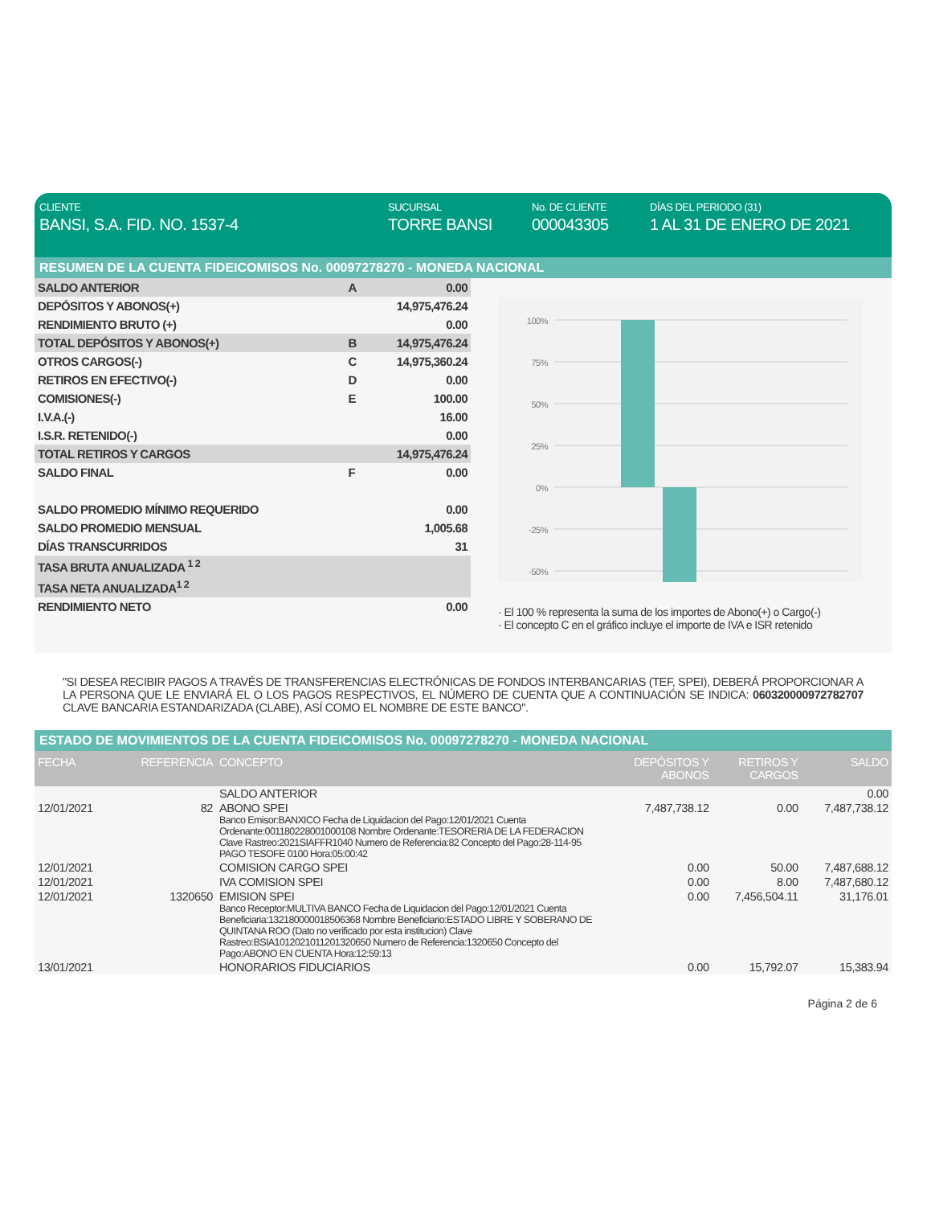CLIENTE
BANSI, S.A. FID. NO. 1537-4
SUCURSAL
TORRE BANSI
No. DE CLIENTE
000043305
DÍAS DEL PERIODO (31)
1 AL 31 DE ENERO DE 2021
RESUMEN DE LA CUENTA FIDEICOMISOS No. 00097278270 - MONEDA NACIONAL
| SALDO ANTERIOR | A | 0.00 |
| DEPÓSITOS Y ABONOS(+) | | 14,975,476.24 |
| RENDIMIENTO BRUTO (+) | | 0.00 |
| TOTAL DEPÓSITOS Y ABONOS(+) | B | 14,975,476.24 |
| OTROS CARGOS(-) | C | 14,975,360.24 |
| RETIROS EN EFECTIVO(-) | D | 0.00 |
| COMISIONES(-) | E | 100.00 |
| I.V.A.(-) | | 16.00 |
| I.S.R. RETENIDO(-) | | 0.00 |
| TOTAL RETIROS Y CARGOS | | 14,975,476.24 |
| SALDO FINAL | F | 0.00 |
| SALDO PROMEDIO MÍNIMO REQUERIDO | | 0.00 |
| SALDO PROMEDIO MENSUAL | | 1,005.68 |
| DÍAS TRANSCURRIDOS | | 31 |
| TASA BRUTA ANUALIZADA <sup>1 2</sup> | | |
| TASA NETA ANUALIZADA<sup>1 2</sup> | | |
| RENDIMIENTO NETO | | 0.00 |
100%
75%
50%
25%
0%
-25%
-50%
· El 100 % representa la suma de los importes de Abono(+) o Cargo(-)
· El concepto C en el gráfico incluye el importe de IVA e ISR retenido
"SI DESEA RECIBIR PAGOS A TRAVÉS DE TRANSFERENCIAS ELECTRÓNICAS DE FONDOS INTERBANCARIAS (TEF, SPEI), DEBERÁ PROPORCIONAR A LA PERSONA QUE LE ENVIARÁ EL O LOS PAGOS RESPECTIVOS, EL NÚMERO DE CUENTA QUE A CONTINUACIÓN SE INDICA: 060320000972782707 CLAVE BANCARIA ESTANDARIZADA (CLABE), ASÍ COMO EL NOMBRE DE ESTE BANCO".
ESTADO DE MOVIMIENTOS DE LA CUENTA FIDEICOMISOS No. 00097278270 - MONEDA NACIONAL
| FECHA | REFERENCIA | CONCEPTO | DEPÓSITOS Y ABONOS | RETIROS Y CARGOS | SALDO |
| --- | --- | --- | --- | --- | --- |
| | | SALDO ANTERIOR | | | 0.00 |
| 12/01/2021 | 82 | ABONO SPEI Banco Emisor:BANXICO Fecha de Liquidacion del Pago:12/01/2021 Cuenta Ordenante:001180228001000108 Nombre Ordenante:TESORERIA DE LA FEDERACION Clave Rastreo:2021SIAFFR1040 Numero de Referencia:82 Concepto del Pago:28-114-95 PAGO TESOFE 0100 Hora:05:00:42 | 7,487,738.12 | 0.00 | 7,487,738.12 |
| 12/01/2021 | | COMISION CARGO SPEI | 0.00 | 50.00 | 7,487,688.12 |
| 12/01/2021 | | IVA COMISION SPEI | 0.00 | 8.00 | 7,487,680.12 |
| 12/01/2021 | 1320650 | EMISION SPEI Banco Receptor:MULTIVA BANCO Fecha de Liquidacion del Pago:12/01/2021 Cuenta Beneficiaria:132180000018506368 Nombre Beneficiario:ESTADO LIBRE Y SOBERANO DE QUINTANA ROO (Dato no verificado por esta institucion) Clave Rastreo:BSIA1012021011201320650 Numero de Referencia:1320650 Concepto del Pago:ABONO EN CUENTA Hora:12:59:13 | 0.00 | 7,456,504.11 | 31,176.01 |
| 13/01/2021 | | HONORARIOS FIDUCIARIOS | 0.00 | 15,792.07 | 15,383.94 |
Página 2 de 6